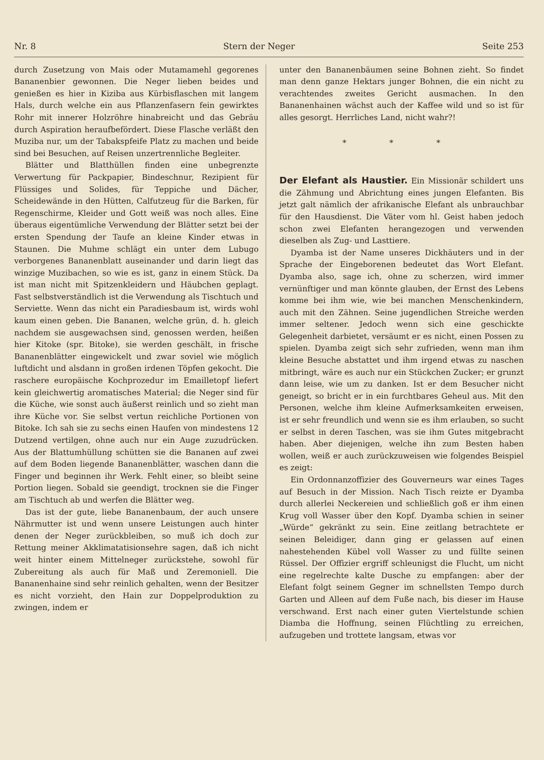Nr. 8 Stern der Neger Seite 253
durch Zusetzung von Mais oder Mutamamehl gegorenes Bananenbier gewonnen. Die Neger lieben beides und genießen es hier in Kiziba aus Kürbisflaschen mit langem Hals, durch welche ein aus Pflanzenfasern fein gewirktes Rohr mit innerer Holzröhre hinabreicht und das Gebräu durch Aspiration heraufbefördert. Diese Flasche verläßt den Muziba nur, um der Tabakspfeife Platz zu machen und beide sind bei Besuchen, auf Reisen unzertrennliche Begleiter.
Blätter und Blatthüllen finden eine unbegrenzte Verwertung für Packpapier, Bindeschnur, Rezipient für Flüssiges und Solides, für Teppiche und Dächer, Scheidewände in den Hütten, Calfutzeug für die Barken, für Regenschirme, Kleider und Gott weiß was noch alles. Eine überaus eigentümliche Verwendung der Blätter setzt bei der ersten Spendung der Taufe an kleine Kinder etwas in Staunen. Die Muhme schlägt ein unter dem Lubugo verborgenes Bananenblatt auseinander und darin liegt das winzige Muzibachen, so wie es ist, ganz in einem Stück. Da ist man nicht mit Spitzenkleidern und Häubchen geplagt. Fast selbstverständlich ist die Verwendung als Tischtuch und Serviette. Wenn das nicht ein Paradiesbaum ist, wirds wohl kaum einen geben. Die Bananen, welche grün, d. h. gleich nachdem sie ausgewachsen sind, genossen werden, heißen hier Kitoke (spr. Bitoke), sie werden geschält, in frische Bananenblätter eingewickelt und zwar soviel wie möglich luftdicht und alsdann in großen irdenen Töpfen gekocht. Die raschere europäische Kochprozedur im Emailletopf liefert kein gleichwertig aromatisches Material; die Neger sind für die Küche, wie sonst auch äußerst reinlich und so zieht man ihre Küche vor. Sie selbst vertun reichliche Portionen von Bitoke. Ich sah sie zu sechs einen Haufen von mindestens 12 Dutzend vertilgen, ohne auch nur ein Auge zuzudrücken. Aus der Blattumhüllung schütten sie die Bananen auf zwei auf dem Boden liegende Bananenblätter, waschen dann die Finger und beginnen ihr Werk. Fehlt einer, so bleibt seine Portion liegen. Sobald sie geendigt, trocknen sie die Finger am Tischtuch ab und werfen die Blätter weg.
Das ist der gute, liebe Bananenbaum, der auch unsere Nährmutter ist und wenn unsere Leistungen auch hinter denen der Neger zurückbleiben, so muß ich doch zur Rettung meiner Akklimatatisionsehre sagen, daß ich nicht weit hinter einem Mittelneger zurückstehe, sowohl für Zubereitung als auch für Maß und Zeremoniell. Die Bananenhaine sind sehr reinlich gehalten, wenn der Besitzer es nicht vorzieht, den Hain zur Doppelproduktion zu zwingen, indem er
unter den Bananenbäumen seine Bohnen zieht. So findet man denn ganze Hektars junger Bohnen, die ein nicht zu verachtendes zweites Gericht ausmachen. In den Bananenhainen wächst auch der Kaffee wild und so ist für alles gesorgt. Herrliches Land, nicht wahr?!
* * *
Der Elefant als Haustier.
Ein Missionär schildert uns die Zähmung und Abrichtung eines jungen Elefanten. Bis jetzt galt nämlich der afrikanische Elefant als unbrauchbar für den Hausdienst. Die Väter vom hl. Geist haben jedoch schon zwei Elefanten herangezogen und verwenden dieselben als Zug- und Lasttiere.
Dyamba ist der Name unseres Dickhäuters und in der Sprache der Eingeborenen bedeutet das Wort Elefant. Dyamba also, sage ich, ohne zu scherzen, wird immer vernünftiger und man könnte glauben, der Ernst des Lebens komme bei ihm wie, wie bei manchen Menschenkindern, auch mit den Zähnen. Seine jugendlichen Streiche werden immer seltener. Jedoch wenn sich eine geschickte Gelegenheit darbietet, versäumt er es nicht, einen Possen zu spielen. Dyamba zeigt sich sehr zufrieden, wenn man ihm kleine Besuche abstattet und ihm irgend etwas zu naschen mitbringt, wäre es auch nur ein Stückchen Zucker; er grunzt dann leise, wie um zu danken. Ist er dem Besucher nicht geneigt, so bricht er in ein furchtbares Geheul aus. Mit den Personen, welche ihm kleine Aufmerksamkeiten erweisen, ist er sehr freundlich und wenn sie es ihm erlauben, so sucht er selbst in deren Taschen, was sie ihm Gutes mitgebracht haben. Aber diejenigen, welche ihn zum Besten haben wollen, weiß er auch zurückzuweisen wie folgendes Beispiel es zeigt:
Ein Ordonnanzoffizier des Gouverneurs war eines Tages auf Besuch in der Mission. Nach Tisch reizte er Dyamba durch allerlei Neckereien und schließlich goß er ihm einen Krug voll Wasser über den Kopf. Dyamba schien in seiner „Würde“ gekränkt zu sein. Eine zeitlang betrachtete er seinen Beleidiger, dann ging er gelassen auf einen nahestehenden Kübel voll Wasser zu und füllte seinen Rüssel. Der Offizier ergriff schleunigst die Flucht, um nicht eine regelrechte kalte Dusche zu empfangen: aber der Elefant folgt seinem Gegner im schnellsten Tempo durch Garten und Alleen auf dem Fuße nach, bis dieser im Hause verschwand. Erst nach einer guten Viertelstunde schien Diamba die Hoffnung, seinen Flüchtling zu erreichen, aufzugeben und trottete langsam, etwas vor